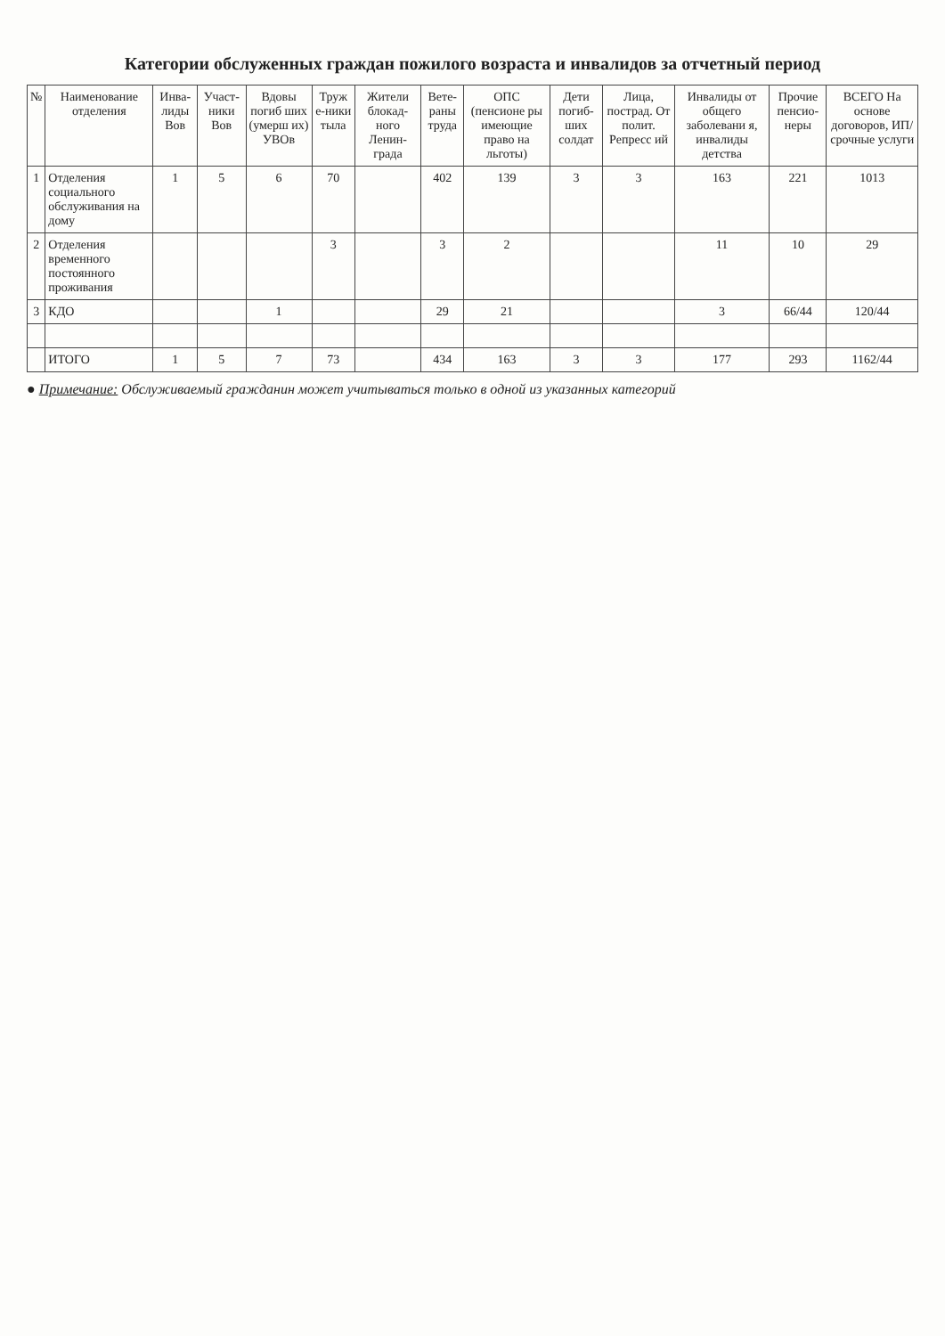Категории обслуженных граждан пожилого возраста и инвалидов за отчетный период
| № | Наименование отделения | Инва-лиды Вов | Участ-ники Вов | Вдовы погиб ших (умерш их) УВОв | Труж е-ники тыла | Жители блокад-ного Ленин-града | Вете-раны труда | ОПС (пенсионе ры имеющие право на льготы) | Дети погиб-ших солдат | Лица, пострад. От полит. Репресс ий | Инвалиды от общего заболевани я, инвалиды детства | Прочие пенсио-неры | ВСЕГО На основе договоров, ИП/ срочные услуги |
| --- | --- | --- | --- | --- | --- | --- | --- | --- | --- | --- | --- | --- | --- |
| 1 | Отделения социального обслуживания на дому | 1 | 5 | 6 | 70 | | 402 | 139 | 3 | 3 | 163 | 221 | 1013 |
| 2 | Отделения временного постоянного проживания | | | | 3 | | 3 | 2 | | | 11 | 10 | 29 |
| 3 | КДО | | | 1 | | | 29 | 21 | | | 3 | 66/44 | 120/44 |
| | ИТОГО | 1 | 5 | 7 | 73 | | 434 | 163 | 3 | 3 | 177 | 293 | 1162/44 |
● Примечание: Обслуживаемый гражданин может учитываться только в одной из указанных категорий